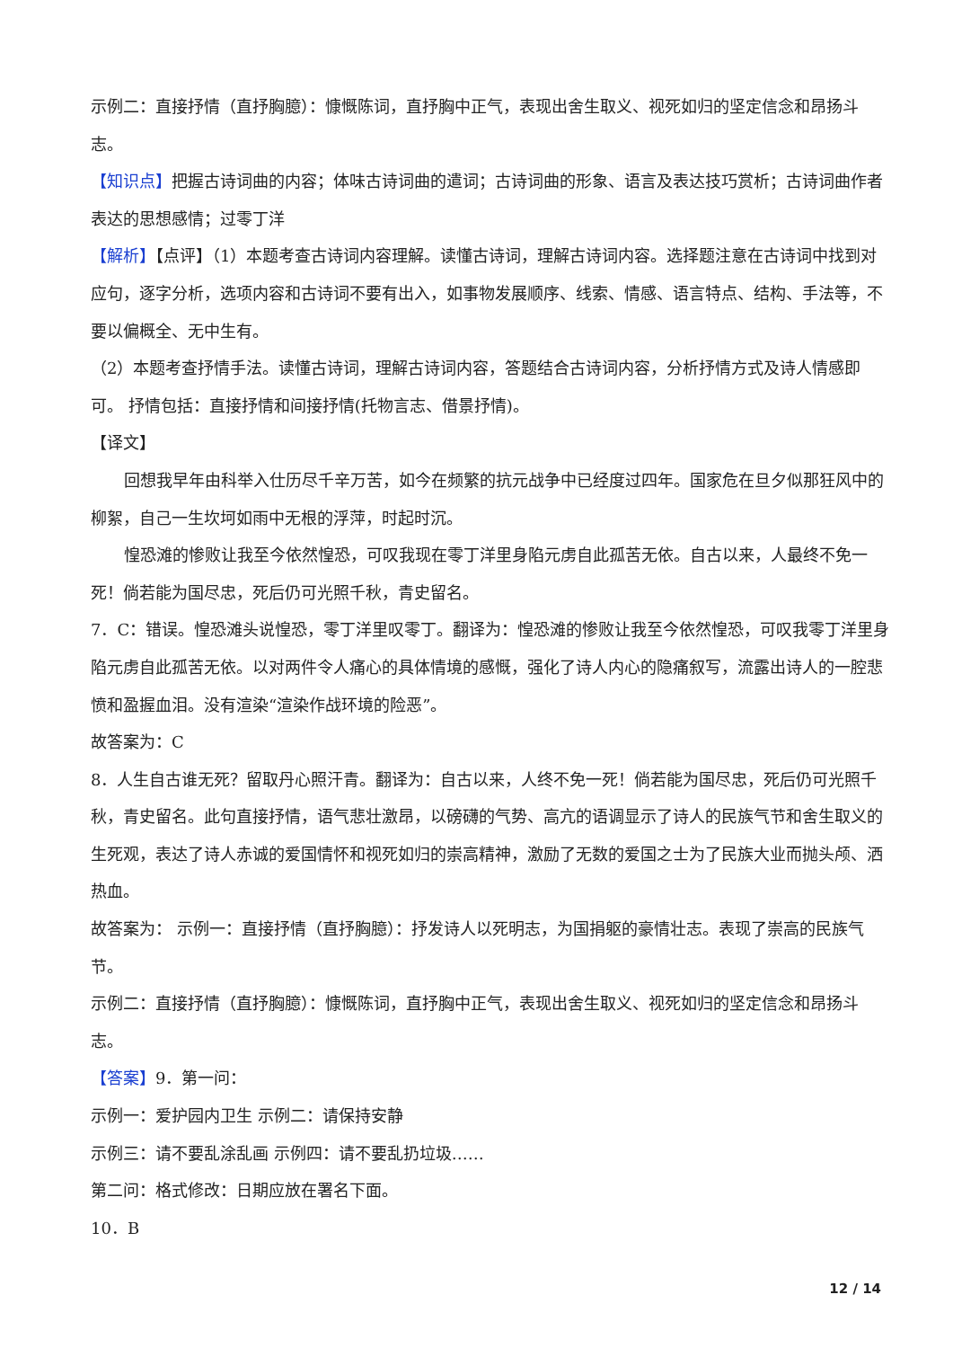示例二：直接抒情（直抒胸臆）：慷慨陈词，直抒胸中正气，表现出舍生取义、视死如归的坚定信念和昂扬斗志。
【知识点】把握古诗词曲的内容；体味古诗词曲的遣词；古诗词曲的形象、语言及表达技巧赏析；古诗词曲作者表达的思想感情；过零丁洋
【解析】【点评】（1）本题考查古诗词内容理解。读懂古诗词，理解古诗词内容。选择题注意在古诗词中找到对应句，逐字分析，选项内容和古诗词不要有出入，如事物发展顺序、线索、情感、语言特点、结构、手法等，不要以偏概全、无中生有。
（2）本题考查抒情手法。读懂古诗词，理解古诗词内容，答题结合古诗词内容，分析抒情方式及诗人情感即可。 抒情包括：直接抒情和间接抒情(托物言志、借景抒情)。
【译文】
回想我早年由科举入仕历尽千辛万苦，如今在频繁的抗元战争中已经度过四年。国家危在旦夕似那狂风中的柳絮，自己一生坎坷如雨中无根的浮萍，时起时沉。
惶恐滩的惨败让我至今依然惶恐，可叹我现在零丁洋里身陷元虏自此孤苦无依。自古以来，人最终不免一死！倘若能为国尽忠，死后仍可光照千秋，青史留名。
7．C：错误。惶恐滩头说惶恐，零丁洋里叹零丁。翻译为：惶恐滩的惨败让我至今依然惶恐，可叹我零丁洋里身陷元虏自此孤苦无依。以对两件令人痛心的具体情境的感慨，强化了诗人内心的隐痛叙写，流露出诗人的一腔悲愤和盈握血泪。没有渲染“渲染作战环境的险恶”。
故答案为：C
8．人生自古谁无死？留取丹心照汗青。翻译为：自古以来，人终不免一死！倘若能为国尽忠，死后仍可光照千秋，青史留名。此句直接抒情，语气悲壮激昂，以磅礴的气势、高亢的语调显示了诗人的民族气节和舍生取义的生死观，表达了诗人赤诚的爱国情怀和视死如归的崇高精神，激励了无数的爱国之士为了民族大业而抛头颅、洒热血。
故答案为： 示例一：直接抒情（直抒胸臆）：抒发诗人以死明志，为国捐躯的豪情壮志。表现了崇高的民族气节。
示例二：直接抒情（直抒胸臆）：慷慨陈词，直抒胸中正气，表现出舍生取义、视死如归的坚定信念和昂扬斗志。
【答案】9．第一问：
示例一：爱护园内卫生 示例二：请保持安静
示例三：请不要乱涂乱画 示例四：请不要乱扔垃圾……
第二问：格式修改：日期应放在署名下面。
10．B
12 / 14